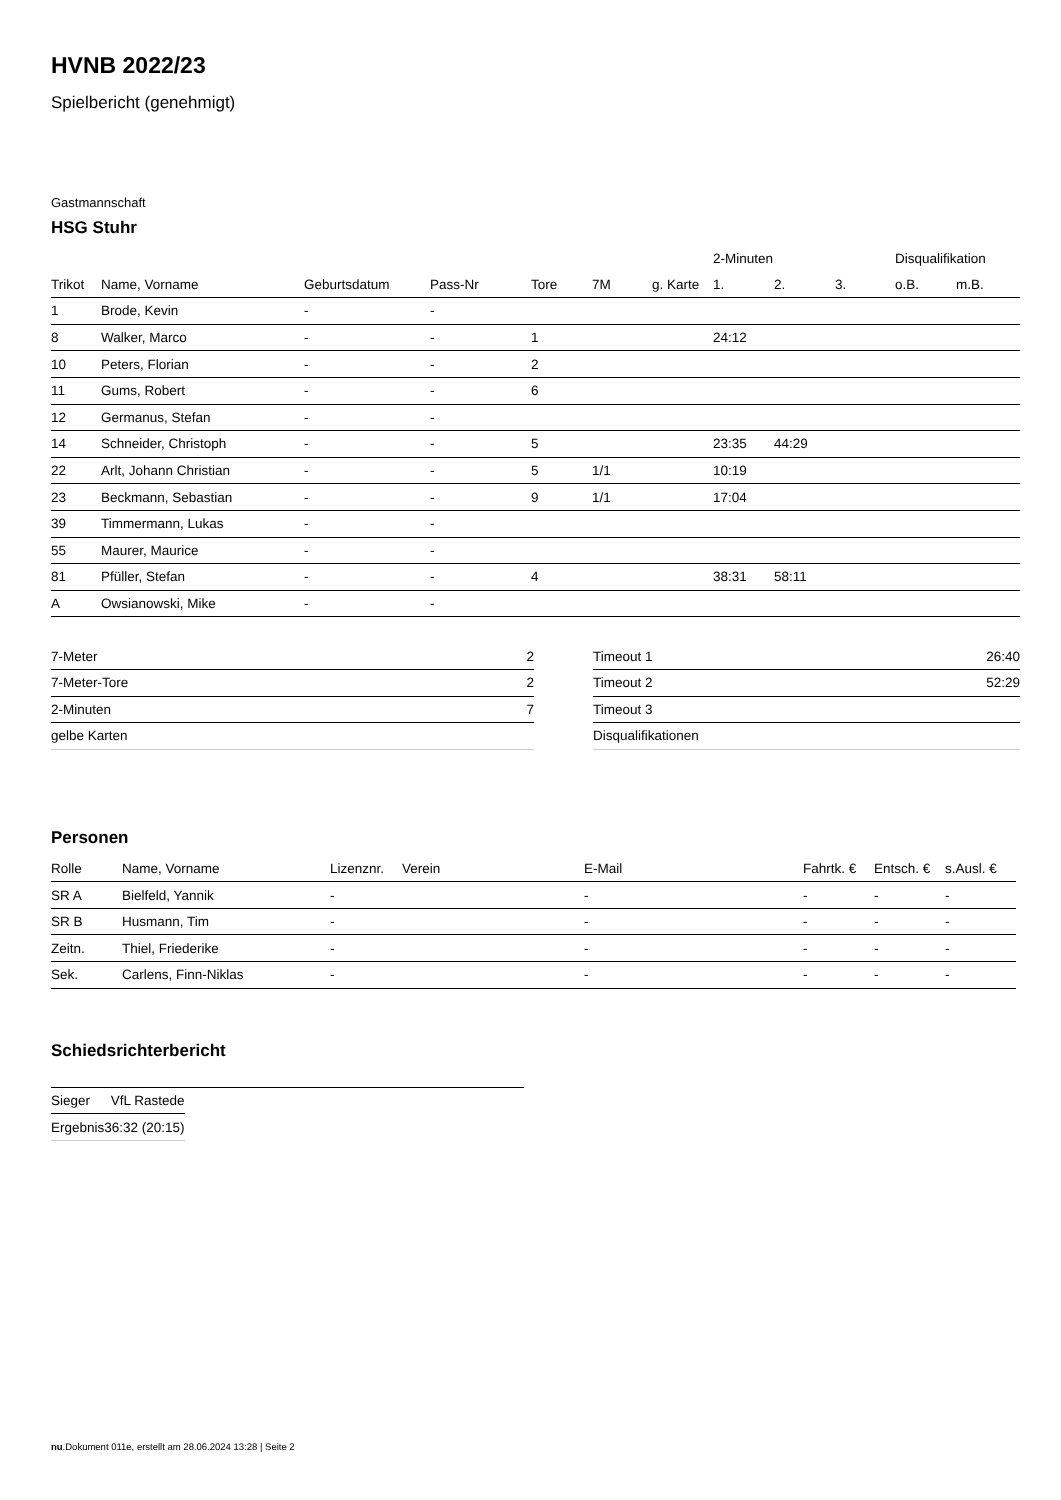HVNB 2022/23
Spielbericht (genehmigt)
Gastmannschaft
HSG Stuhr
| | | | | | | | 2-Minuten | | | Disqualifikation | |
| --- | --- | --- | --- | --- | --- | --- | --- | --- | --- | --- | --- |
| Trikot | Name, Vorname | Geburtsdatum | Pass-Nr | Tore | 7M | g. Karte | 1. | 2. | 3. | o.B. | m.B. |
| 1 | Brode, Kevin | - | - | | | | | | | | |
| 8 | Walker, Marco | - | - | 1 | | | 24:12 | | | | |
| 10 | Peters, Florian | - | - | 2 | | | | | | | |
| 11 | Gums, Robert | - | - | 6 | | | | | | | |
| 12 | Germanus, Stefan | - | - | | | | | | | | |
| 14 | Schneider, Christoph | - | - | 5 | | | 23:35 | 44:29 | | | |
| 22 | Arlt, Johann Christian | - | - | 5 | 1/1 | | 10:19 | | | | |
| 23 | Beckmann, Sebastian | - | - | 9 | 1/1 | | 17:04 | | | | |
| 39 | Timmermann, Lukas | - | - | | | | | | | | |
| 55 | Maurer, Maurice | - | - | | | | | | | | |
| 81 | Pfüller, Stefan | - | - | 4 | | | 38:31 | 58:11 | | | |
| A | Owsianowski, Mike | - | - | | | | | | | | |
| 7-Meter | 2 |
| 7-Meter-Tore | 2 |
| 2-Minuten | 7 |
| gelbe Karten | |
| Timeout 1 | 26:40 |
| Timeout 2 | 52:29 |
| Timeout 3 | |
| Disqualifikationen | |
Personen
| Rolle | Name, Vorname | Lizenznr. | Verein | E-Mail | Fahrtk. € | Entsch. € | s.Ausl. € |
| --- | --- | --- | --- | --- | --- | --- | --- |
| SR A | Bielfeld, Yannik | - | | - | - | - | - |
| SR B | Husmann, Tim | - | | - | - | - | - |
| Zeitn. | Thiel, Friederike | - | | - | - | - | - |
| Sek. | Carlens, Finn-Niklas | - | | - | - | - | - |
Schiedsrichterbericht
| Sieger | VfL Rastede |
| Ergebnis | 36:32 (20:15) |
nu.Dokument 011e, erstellt am 28.06.2024 13:28 | Seite 2